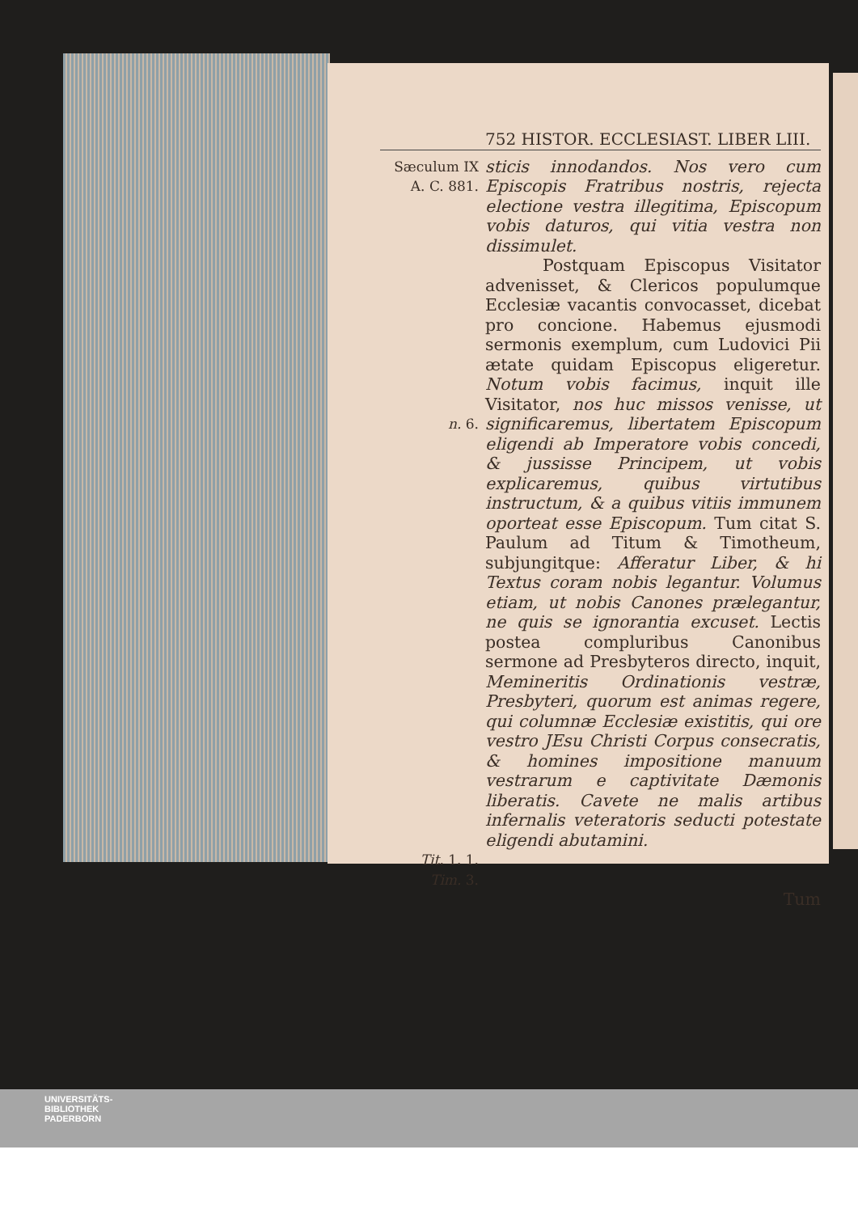752 HISTOR. ECCLESIAST. LIBER LIII.
Sæculum IX
A. C. 881.
sticis innodandos. Nos vero cum Episcopis Fratribus nostris, rejecta electione vestra illegitima, Episcopum vobis daturos, qui vitia vestra non dissimulet.
n. 6.
Postquam Episcopus Visitator advenisset, & Clericos populumque Ecclesiæ vacantis convocasset, dicebat pro concione. Habemus ejusmodi sermonis exemplum, cum Ludovici Pii ætate quidam Episcopus eligeretur. Notum vobis facimus, inquit ille Visitator, nos huc missos venisse, ut significaremus, libertatem Episcopum eligendi ab Imperatore vobis concedi, & jussisse Principem, ut vobis explicaremus, quibus virtutibus instructum, & a quibus vitiis immunem oporteat esse Episcopum. Tum citat S. Paulum ad Titum & Timotheum, subjungitque: Afferatur Liber, & hi Textus coram nobis legantur. Volumus etiam, ut nobis Canones prælegantur, ne quis se ignorantia excuset. Lectis postea compluribus Canonibus sermone ad Presbyteros directo, inquit, Memineritis Ordinationis vestræ, Presbyteri, quorum est animas regere, qui columnæ Ecclesiæ existitis, qui ore vestro JEsu Christi Corpus consecratis, & homines impositione manuum vestrarum e captivitate Dæmonis liberatis. Cavete ne malis artibus infernalis veteratoris seducti potestate eligendi abutamini.
Tit. 1. 1.
Tim. 3.
Tum
UNIVERSITÄTS-
BIBLIOTHEK
PADERBORN